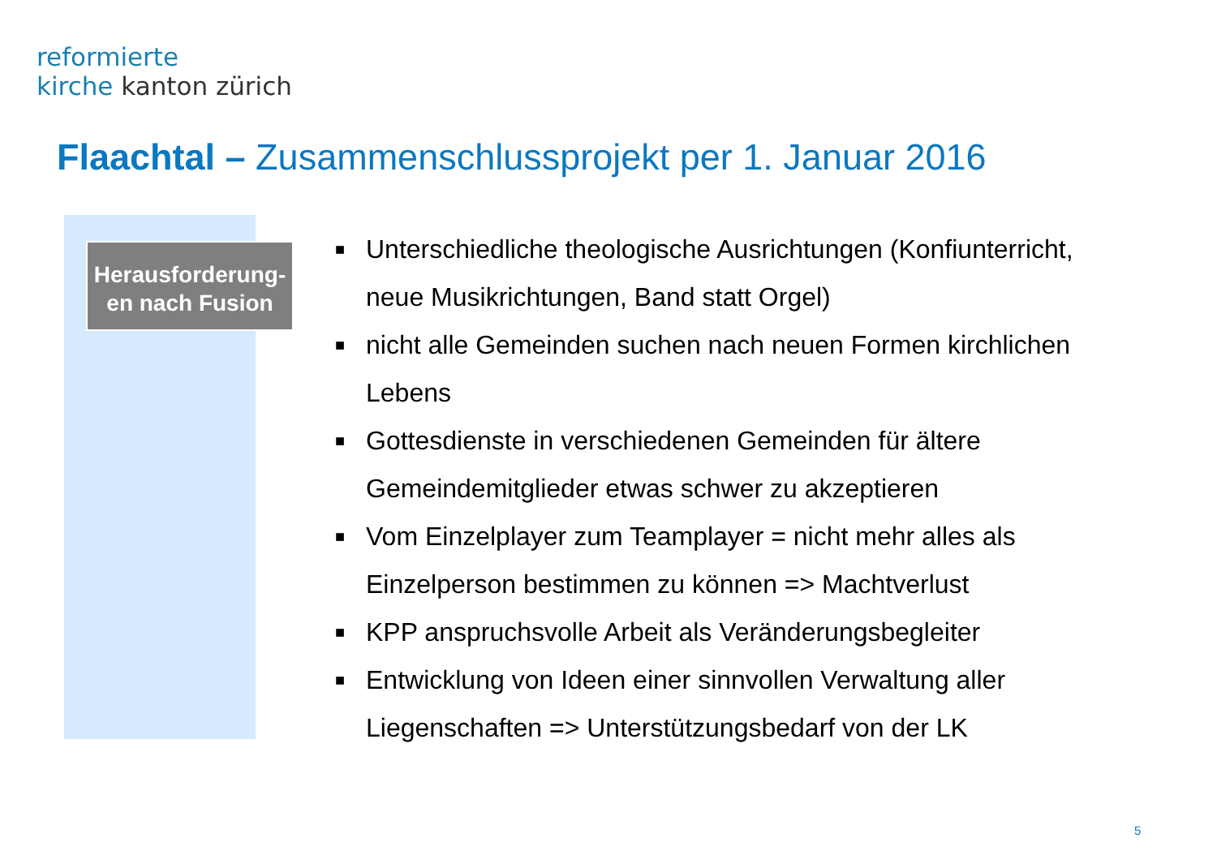reformierte
kirche kanton zürich
Flaachtal – Zusammenschlussprojekt per 1. Januar 2016
Herausforderung-
en nach Fusion
■ Unterschiedliche theologische Ausrichtungen (Konfiunterricht, neue Musikrichtungen, Band statt Orgel)
■ nicht alle Gemeinden suchen nach neuen Formen kirchlichen Lebens
■ Gottesdienste in verschiedenen Gemeinden für ältere Gemeindemitglieder etwas schwer zu akzeptieren
■ Vom Einzelplayer zum Teamplayer = nicht mehr alles als Einzelperson bestimmen zu können => Machtverlust
■ KPP anspruchsvolle Arbeit als Veränderungsbegleiter
■ Entwicklung von Ideen einer sinnvollen Verwaltung aller Liegenschaften => Unterstützungsbedarf von der LK
5